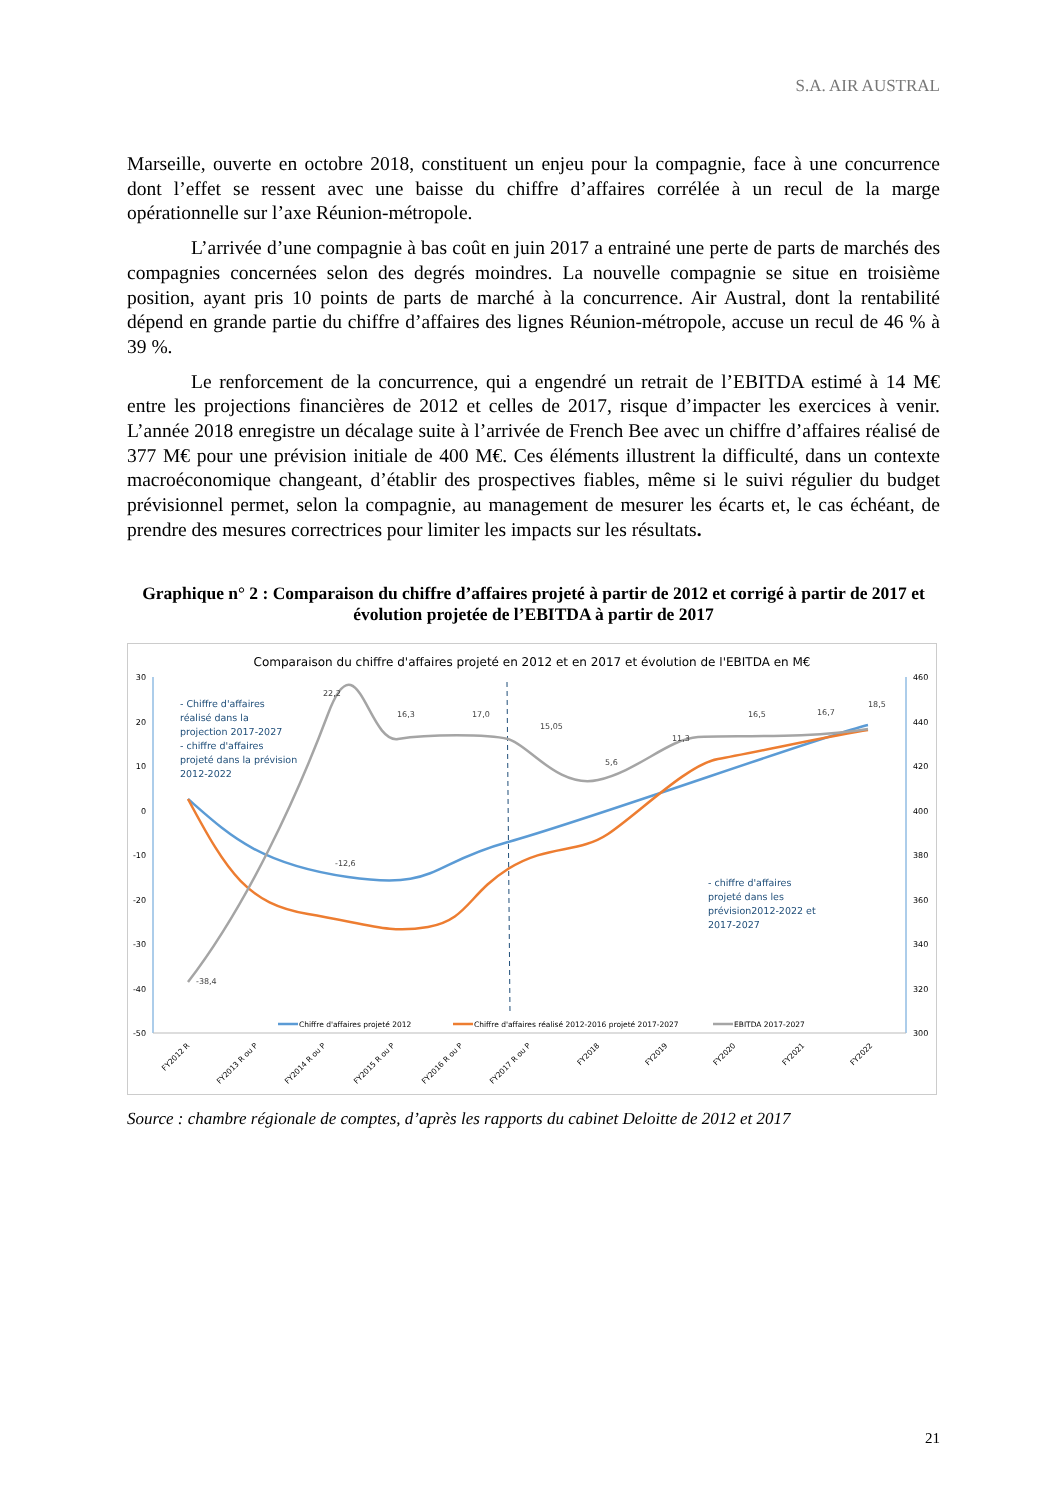S.A. AIR AUSTRAL
Marseille, ouverte en octobre 2018, constituent un enjeu pour la compagnie, face à une concurrence dont l’effet se ressent avec une baisse du chiffre d’affaires corrélée à un recul de la marge opérationnelle sur l’axe Réunion-métropole.
L’arrivée d’une compagnie à bas coût en juin 2017 a entrainé une perte de parts de marchés des compagnies concernées selon des degrés moindres. La nouvelle compagnie se situe en troisième position, ayant pris 10 points de parts de marché à la concurrence. Air Austral, dont la rentabilité dépend en grande partie du chiffre d’affaires des lignes Réunion-métropole, accuse un recul de 46 % à 39 %.
Le renforcement de la concurrence, qui a engendré un retrait de l’EBITDA estimé à 14 M€ entre les projections financières de 2012 et celles de 2017, risque d’impacter les exercices à venir. L’année 2018 enregistre un décalage suite à l’arrivée de French Bee avec un chiffre d’affaires réalisé de 377 M€ pour une prévision initiale de 400 M€. Ces éléments illustrent la difficulté, dans un contexte macroéconomique changeant, d’établir des prospectives fiables, même si le suivi régulier du budget prévisionnel permet, selon la compagnie, au management de mesurer les écarts et, le cas échéant, de prendre des mesures correctrices pour limiter les impacts sur les résultats.
Graphique n° 2 : Comparaison du chiffre d’affaires projeté à partir de 2012 et corrigé à partir de 2017 et évolution projetée de l’EBITDA à partir de 2017
Comparaison du chiffre d'affaires projeté en 2012 et en 2017 et évolution de l'EBITDA en M€
30
20
10
0
-10
-20
-30
-40
-50
460
440
420
400
380
360
340
320
300
-38,4
-12,6
22,2
16,3
17,0
15,05
5,6
11,3
16,5
16,7
18,5
- Chiffre d'affaires
réalisé dans la
projection 2017-2027
- chiffre d'affaires
projeté dans la prévision
2012-2022
- chiffre d'affaires
projeté dans les
prévision2012-2022 et
2017-2027
Chiffre d'affaires projeté 2012
Chiffre d'affaires réalisé 2012-2016 projeté 2017-2027
EBITDA 2017-2027
FY2012 R
FY2013 R ou P
FY2014 R ou P
FY2015 R ou P
FY2016 R ou P
FY2017 R ou P
FY2018
FY2019
FY2020
FY2021
FY2022
Source : chambre régionale de comptes, d’après les rapports du cabinet Deloitte de 2012 et 2017
21